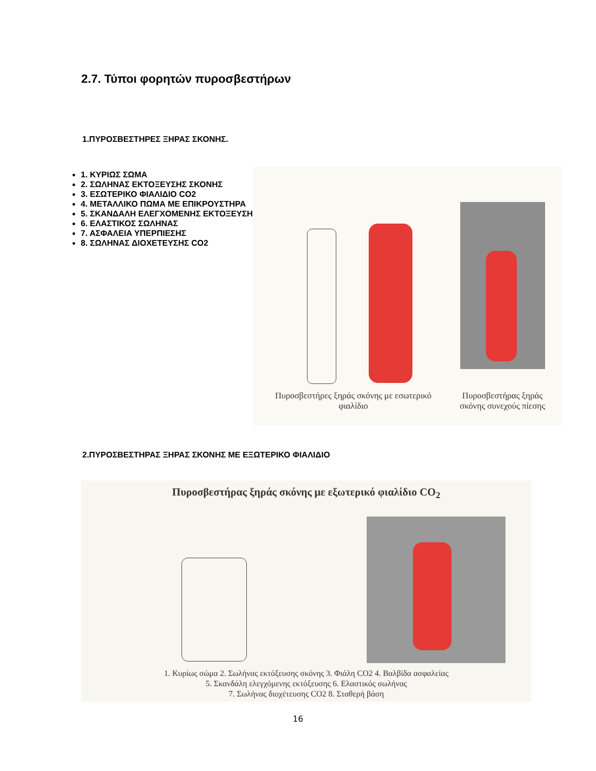2.7. Τύποι φορητών πυροσβεστήρων
1.ΠΥΡΟΣΒΕΣΤΗΡΕΣ ΞΗΡΑΣ ΣΚΟΝΗΣ.
1. ΚΥΡΙΩΣ ΣΩΜΑ
2. ΣΩΛΗΝΑΣ ΕΚΤΟΞΕΥΣΗΣ ΣΚΟΝΗΣ
3. ΕΣΩΤΕΡΙΚΟ ΦΙΑΛΙΔΙΟ CO2
4. ΜΕΤΑΛΛΙΚΟ ΠΩΜΑ ΜΕ ΕΠΙΚΡΟΥΣΤΗΡΑ
5. ΣΚΑΝΔΑΛΗ ΕΛΕΓΧΟΜΕΝΗΣ ΕΚΤΟΞΕΥΣΗΣ
6. ΕΛΑΣΤΙΚΟΣ ΣΩΛΗΝΑΣ
7. ΑΣΦΑΛΕΙΑ ΥΠΕΡΠΙΕΣΗΣ
8. ΣΩΛΗΝΑΣ ΔΙΟΧΕΤΕΥΣΗΣ CO2
Πυροσβεστήρες ξηράς σκόνης με εσωτερικό φιαλίδιο
Πυροσβεστήρας ξηράς σκόνης συνεχούς πίεσης
2.ΠΥΡΟΣΒΕΣΤΗΡΑΣ ΞΗΡΑΣ ΣΚΟΝΗΣ ΜΕ ΕΞΩΤΕΡΙΚΟ ΦΙΑΛΙΔΙΟ
Πυροσβεστήρας ξηράς σκόνης με εξωτερικό φιαλίδιο CO<sub>2</sub>
1. Κυρίως σώμα 2. Σωλήνας εκτόξευσης σκόνης 3. Φιάλη CO2 4. Βαλβίδα ασφαλείας
5. Σκανδάλη ελεγχόμενης εκτόξευσης 6. Ελαστικός σωλήνας
7. Σωλήνας διοχέτευσης CO2 8. Σταθερή βάση
16